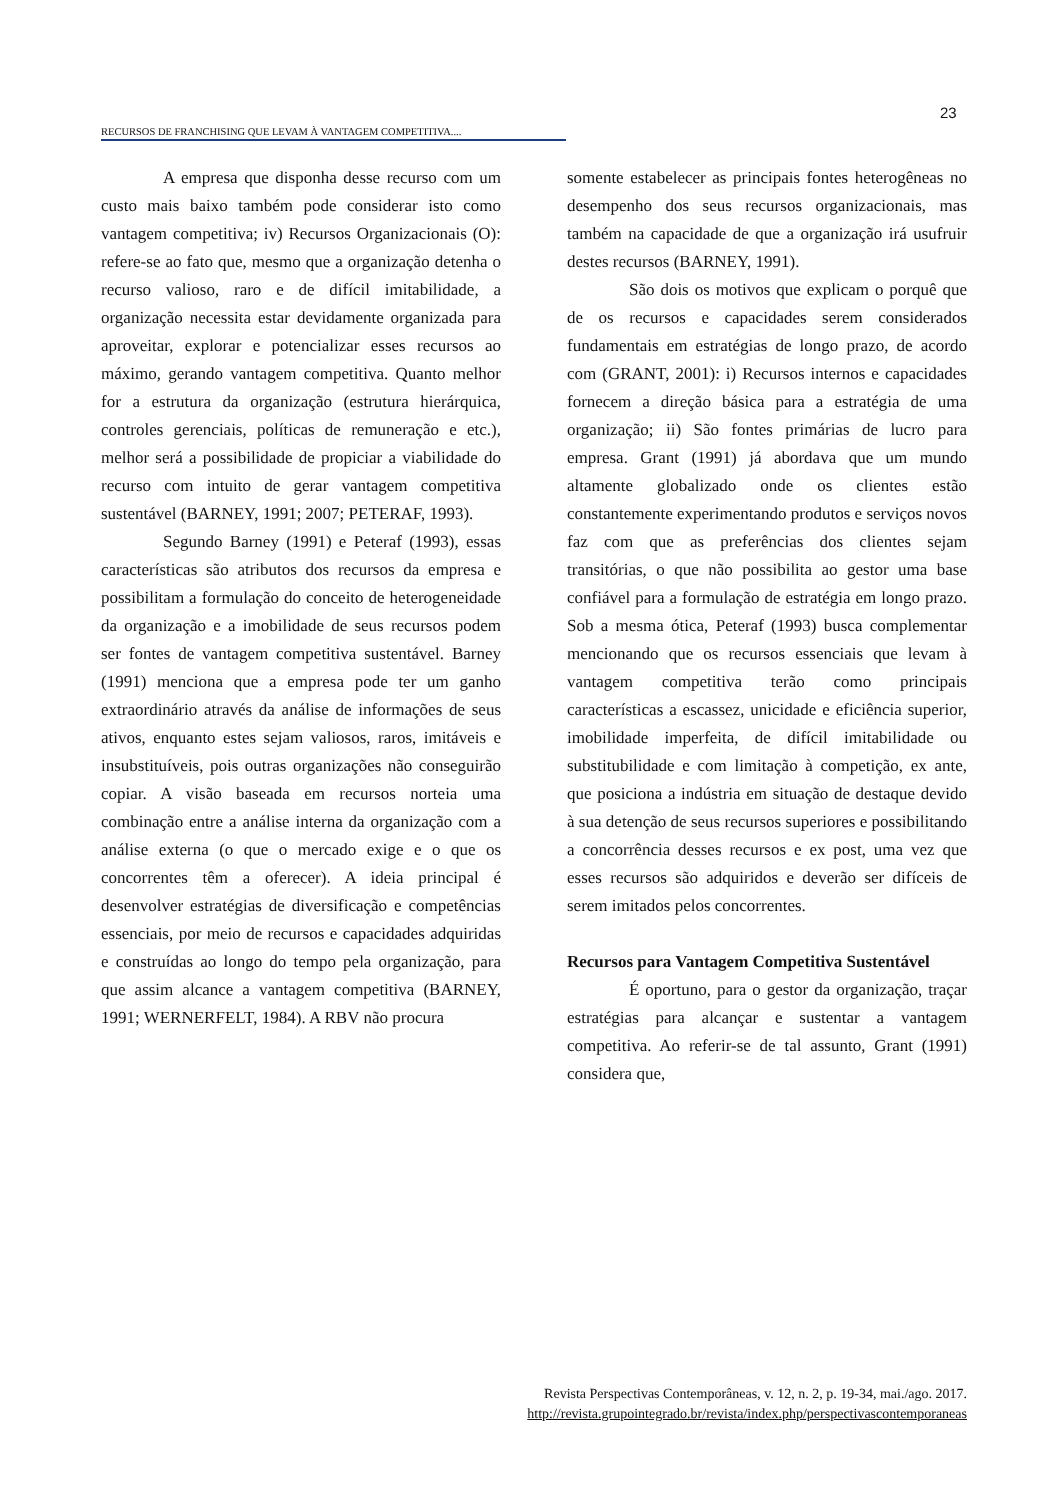23
RECURSOS DE FRANCHISING QUE LEVAM À VANTAGEM COMPETITIVA....
A empresa que disponha desse recurso com um custo mais baixo também pode considerar isto como vantagem competitiva; iv) Recursos Organizacionais (O): refere-se ao fato que, mesmo que a organização detenha o recurso valioso, raro e de difícil imitabilidade, a organização necessita estar devidamente organizada para aproveitar, explorar e potencializar esses recursos ao máximo, gerando vantagem competitiva. Quanto melhor for a estrutura da organização (estrutura hierárquica, controles gerenciais, políticas de remuneração e etc.), melhor será a possibilidade de propiciar a viabilidade do recurso com intuito de gerar vantagem competitiva sustentável (BARNEY, 1991; 2007; PETERAF, 1993).
Segundo Barney (1991) e Peteraf (1993), essas características são atributos dos recursos da empresa e possibilitam a formulação do conceito de heterogeneidade da organização e a imobilidade de seus recursos podem ser fontes de vantagem competitiva sustentável. Barney (1991) menciona que a empresa pode ter um ganho extraordinário através da análise de informações de seus ativos, enquanto estes sejam valiosos, raros, imitáveis e insubstituíveis, pois outras organizações não conseguirão copiar. A visão baseada em recursos norteia uma combinação entre a análise interna da organização com a análise externa (o que o mercado exige e o que os concorrentes têm a oferecer). A ideia principal é desenvolver estratégias de diversificação e competências essenciais, por meio de recursos e capacidades adquiridas e construídas ao longo do tempo pela organização, para que assim alcance a vantagem competitiva (BARNEY, 1991; WERNERFELT, 1984). A RBV não procura
somente estabelecer as principais fontes heterogêneas no desempenho dos seus recursos organizacionais, mas também na capacidade de que a organização irá usufruir destes recursos (BARNEY, 1991).
São dois os motivos que explicam o porquê que de os recursos e capacidades serem considerados fundamentais em estratégias de longo prazo, de acordo com (GRANT, 2001): i) Recursos internos e capacidades fornecem a direção básica para a estratégia de uma organização; ii) São fontes primárias de lucro para empresa. Grant (1991) já abordava que um mundo altamente globalizado onde os clientes estão constantemente experimentando produtos e serviços novos faz com que as preferências dos clientes sejam transitórias, o que não possibilita ao gestor uma base confiável para a formulação de estratégia em longo prazo. Sob a mesma ótica, Peteraf (1993) busca complementar mencionando que os recursos essenciais que levam à vantagem competitiva terão como principais características a escassez, unicidade e eficiência superior, imobilidade imperfeita, de difícil imitabilidade ou substitubilidade e com limitação à competição, ex ante, que posiciona a indústria em situação de destaque devido à sua detenção de seus recursos superiores e possibilitando a concorrência desses recursos e ex post, uma vez que esses recursos são adquiridos e deverão ser difíceis de serem imitados pelos concorrentes.
Recursos para Vantagem Competitiva Sustentável
É oportuno, para o gestor da organização, traçar estratégias para alcançar e sustentar a vantagem competitiva. Ao referir-se de tal assunto, Grant (1991) considera que,
Revista Perspectivas Contemporâneas, v. 12, n. 2, p. 19-34, mai./ago. 2017.
http://revista.grupointegrado.br/revista/index.php/perspectivascontemporaneas